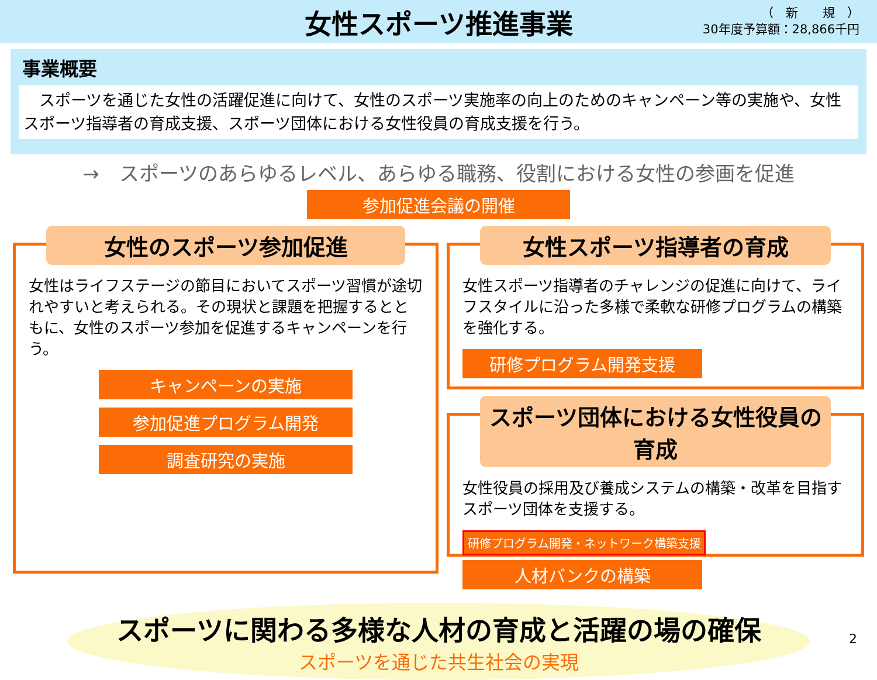女性スポーツ推進事業
（　新　　規　）
30年度予算額：28,866千円
事業概要
　スポーツを通じた女性の活躍促進に向けて、女性のスポーツ実施率の向上のためのキャンペーン等の実施や、女性スポーツ指導者の育成支援、スポーツ団体における女性役員の育成支援を行う。
→　スポーツのあらゆるレベル、あらゆる職務、役割における女性の参画を促進
参加促進会議の開催
女性のスポーツ参加促進
女性はライフステージの節目においてスポーツ習慣が途切れやすいと考えられる。その現状と課題を把握するとともに、女性のスポーツ参加を促進するキャンペーンを行う。
キャンペーンの実施
参加促進プログラム開発
調査研究の実施
女性スポーツ指導者の育成
女性スポーツ指導者のチャレンジの促進に向けて、ライフスタイルに沿った多様で柔軟な研修プログラムの構築を強化する。
研修プログラム開発支援
スポーツ団体における女性役員の育成
女性役員の採用及び養成システムの構築・改革を目指すスポーツ団体を支援する。
研修プログラム開発・ネットワーク構築支援
人材バンクの構築
スポーツに関わる多様な人材の育成と活躍の場の確保
スポーツを通じた共生社会の実現
2